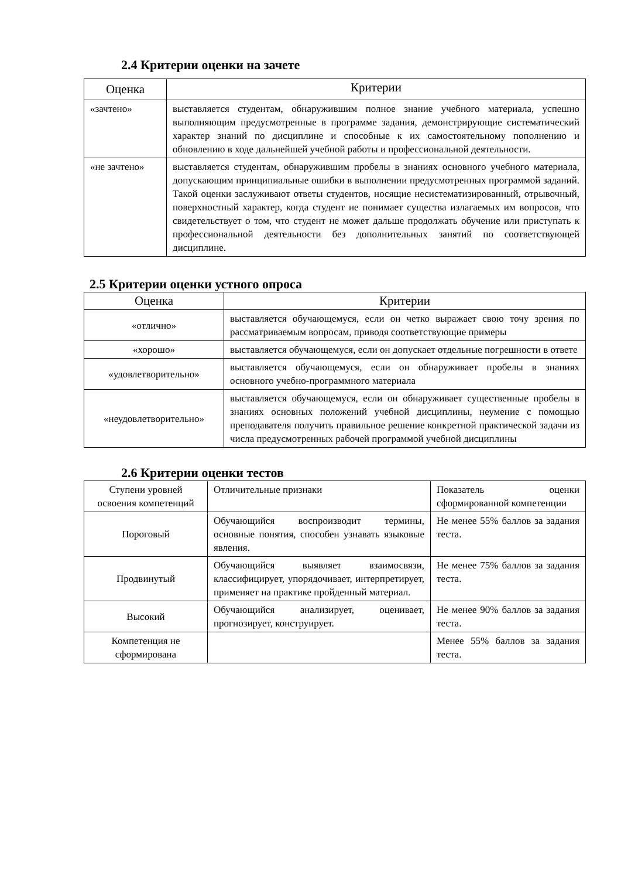2.4 Критерии оценки на зачете
| Оценка | Критерии |
| --- | --- |
| «зачтено» | выставляется студентам, обнаружившим полное знание учебного материала, успешно выполняющим предусмотренные в программе задания, демонстрирующие систематический характер знаний по дисциплине и способные к их самостоятельному пополнению и обновлению в ходе дальнейшей учебной работы и профессиональной деятельности. |
| «не зачтено» | выставляется студентам, обнаружившим пробелы в знаниях основного учебного материала, допускающим принципиальные ошибки в выполнении предусмотренных программой заданий. Такой оценки заслуживают ответы студентов, носящие несистематизированный, отрывочный, поверхностный характер, когда студент не понимает существа излагаемых им вопросов, что свидетельствует о том, что студент не может дальше продолжать обучение или приступать к профессиональной деятельности без дополнительных занятий по соответствующей дисциплине. |
2.5 Критерии оценки устного опроса
| Оценка | Критерии |
| --- | --- |
| «отлично» | выставляется обучающемуся, если он четко выражает свою точу зрения по рассматриваемым вопросам, приводя соответствующие примеры |
| «хорошо» | выставляется обучающемуся, если он допускает отдельные погрешности в ответе |
| «удовлетворительно» | выставляется обучающемуся, если он обнаруживает пробелы в знаниях основного учебно-программного материала |
| «неудовлетворительно» | выставляется обучающемуся, если он обнаруживает существенные пробелы в знаниях основных положений учебной дисциплины, неумение с помощью преподавателя получить правильное решение конкретной практической задачи из числа предусмотренных рабочей программой учебной дисциплины |
2.6 Критерии оценки тестов
| Ступени уровней освоения компетенций | Отличительные признаки | Показатель оценки сформированной компетенции |
| Пороговый | Обучающийся воспроизводит термины, основные понятия, способен узнавать языковые явления. | Не менее 55% баллов за задания теста. |
| Продвинутый | Обучающийся выявляет взаимосвязи, классифицирует, упорядочивает, интерпретирует, применяет на практике пройденный материал. | Не менее 75% баллов за задания теста. |
| Высокий | Обучающийся анализирует, оценивает, прогнозирует, конструирует. | Не менее 90% баллов за задания теста. |
| Компетенция не сформирована | | Менее 55% баллов за задания теста. |